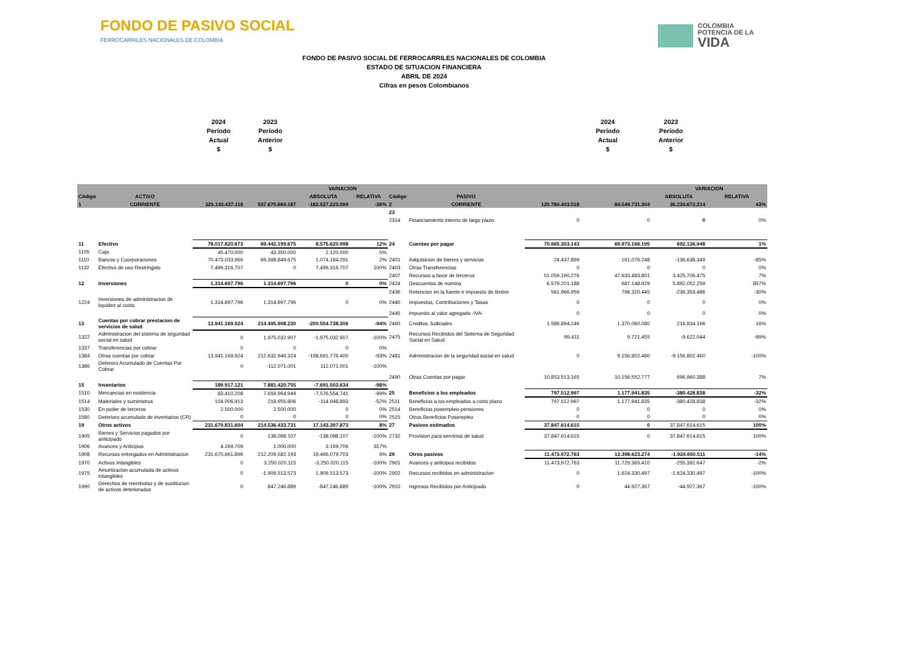FONDO DE PASIVO SOCIAL
FERROCARRILES NACIONALES DE COLOMBIA
COLOMBIA
POTENCIA DE LA
VIDA
FONDO DE PASIVO SOCIAL DE FERROCARRILES NACIONALES DE COLOMBIA
ESTADO DE SITUACION FINANCIERA
ABRIL DE 2024
Cifras en pesos Colombianos
2024
Período
Actual
$
2023
Período
Anterior
$
2024
Período
Actual
$
2023
Período
Anterior
$
| | | | | VARIACION | | | | | | VARIACION | |
| --- | --- | --- | --- | --- | --- | --- | --- | --- | --- | --- | --- |
| Código | ACTIVO | | | ABSOLUTA | RELATIVA | Código | PASIVO | | | ABSOLUTA | RELATIVA |
| 1 | CORRIENTE | 325.143.437.118 | 507.670.660.187 | -182.527.223.069 | -36% | 2 | CORRIENTE | 120.784.403.518 | 84.549.731.304 | 36.234.672.214 | 43% |
| | | | | | | 23 | | | | | |
| | | | | | | 2314 | Financiamiento interno de largo plazo | 0 | 0 | 0 | 0% |
| 11 | Efectivo | 78.017.820.673 | 69.442.199.675 | 8.575.620.998 | 12% | 24 | Cuentas por pagar | 70.665.303.143 | 69.973.166.195 | 692.136.948 | 1% |
| 1105 | Caja | 45.470.000 | 43.350.000 | 2.120.000 | 5% | | | | | | |
| 1110 | Bancos y Coorporaciones | 70.473.033.966 | 69.398.849.675 | 1.074.184.291 | 2% | 2401 | Adquisicion de bienes y servicios | 24.437.899 | 161.076.248 | -136.638.349 | -85% |
| 1132 | Efectivo de uso Restringido | 7.499.316.707 | 0 | 7.499.316.707 | 100% | 2403 | Otras Transferencias | 0 | 0 | 0 | 0% |
| | | | | | | 2407 | Recursos a favor de terceros | 51.059.190.276 | 47.633.483.801 | 3.425.706.475 | 7% |
| 12 | Inversiones | 1.314.697.796 | 1.314.697.796 | 0 | 0% | 2424 | Descuentos de nomina | 6.579.201.188 | 687.148.929 | 5.892.052.259 | 857% |
| | | | | | | 2436 | Retencion en la fuente e impuesto de timbre | 561.966.959 | 798.320.445 | -236.353.486 | -30% |
| 1224 | Inversiones de administracion de liquidez al costo | 1.314.697.796 | 1.314.697.796 | 0 | 0% | 2440 | Impuestos, Contribuciones y Tasas | 0 | 0 | 0 | 0% |
| | | | | | | 2445 | impuesto al valor agregado -IVA- | 0 | 0 | 0 | 0% |
| 13 | Cuentas por cobrar prestacion de servicios de salud | 13.941.169.924 | 214.495.908.230 | -200.554.738.306 | -94% | 2460 | Creditos Judiciales | 1.586.894.246 | 1.370.060.080 | 216.834.166 | 16% |
| 1322 | Administracion del sistema de seguridad social en salud | 0 | 1.975.032.907 | -1.975.032.907 | -100% | 2475 | Recursos Recibidos del Sistema de Seguridad Social en Salud | 99.411 | 9.721.455 | -9.622.044 | -99% |
| 1337 | Transferencias por cobrar | 0 | 0 | 0 | 0% | | | | | | |
| 1384 | Otras cuentas por cobrar | 13.941.169.924 | 212.632.946.324 | -198.691.776.400 | -93% | 2481 | Administracion de la seguridad social en salud | 0 | 9.156.802.460 | -9.156.802.460 | -100% |
| 1386 | Deteroro Acumulado de Cuentas Por Cobrar | 0 | -112.071.001 | 112.071.001 | -100% | | | | | | |
| | | | | | | 2490 | Otras Cuentas por pagar | 10.853.513.165 | 10.156.552.777 | 696.960.388 | 7% |
| 15 | Inventarios | 189.917.121 | 7.881.420.755 | -7.691.503.634 | -98% | | | | | | |
| 1510 | Mercancias en existencia | 83.410.208 | 7.659.964.949 | -7.576.554.741 | -99% | 25 | Beneficios a los empleados | 797.512.997 | 1.177.941.835 | -380.428.838 | -32% |
| 1514 | Materiales y suministros | 104.006.913 | 218.955.806 | -114.948.893 | -52% | 2511 | Beneficios a los empleados a corto plazo | 797.512.997 | 1.177.941.835 | -380.428.838 | -32% |
| 1530 | En poder de terceros | 2.500.000 | 2.500.000 | 0 | 0% | 2514 | Beneficios posempleo-pensiones | 0 | 0 | 0 | 0% |
| 1580 | Deterioro acumulado de inventarios (CR) | 0 | 0 | 0 | 0% | 2515 | Otros Beneficios Posempleo | 0 | 0 | 0 | 0% |
| 19 | Otros activos | 231.679.831.604 | 214.536.433.731 | 17.143.397.873 | 8% | 27 | Pasivos estimados | 37.847.614.615 | 0 | 37.847.614.615 | 100% |
| 1905 | Bienes y Servicios pagados por anticipado | 0 | 138.098.107 | -138.098.107 | -100% | 2732 | Provision para servicios de salud | 37.847.614.615 | 0 | 37.847.614.615 | 100% |
| 1906 | Avances y Anticipos | 4.169.709 | 1.000.000 | 3.169.709 | 317% | | | | | | |
| 1908 | Recursos entregados en Administracion | 231.675.661.896 | 212.209.582.193 | 19.466.079.703 | 9% | 29 | Otros pasivos | 11.473.972.763 | 13.398.623.274 | -1.924.650.511 | -14% |
| 1970 | Activos Intangibles | 0 | 3.250.020.115 | -3.250.020.115 | -100% | 2901 | Avances y anticipos recibidos | 11.473.972.763 | 11.729.365.410 | -255.392.647 | -2% |
| 1975 | Amortizacion acumulada de activos intangibles | 0 | -1.909.513.573 | 1.909.513.573 | -100% | 2902 | Recursos recibidos en administracion | 0 | 1.624.330.497 | -1.624.330.497 | -100% |
| 1990 | Derechos de reembolso y de sustitucion de activos deteriorados | 0 | 847.246.889 | -847.246.889 | -100% | 2910 | Ingresos Recibidos por Anticipado | 0 | 44.927.367 | -44.927.367 | -100% |